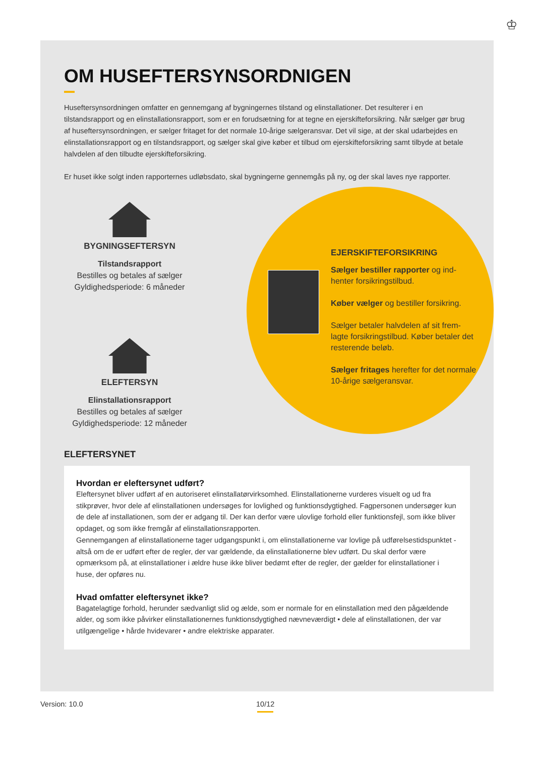♔
OM HUSEFTERSYNSORDNIGEN
Huseftersynsordningen omfatter en gennemgang af bygningernes tilstand og elinstallationer. Det resulterer i en tilstandsrapport og en elinstallationsrapport, som er en forudsætning for at tegne en ejerskifteforsikring. Når sælger gør brug af huseftersynsordningen, er sælger fritaget for det normale 10-årige sælgeransvar. Det vil sige, at der skal udarbejdes en elinstallationsrapport og en tilstandsrapport, og sælger skal give køber et tilbud om ejerskifteforsikring samt tilbyde at betale halvdelen af den tilbudte ejerskifteforsikring.
Er huset ikke solgt inden rapporternes udløbsdato, skal bygningerne gennemgås på ny, og der skal laves nye rapporter.
BYGNINGSEFTERSYN
Tilstandsrapport
Bestilles og betales af sælger
Gyldighedsperiode: 6 måneder
ELEFTERSYN
Elinstallationsrapport
Bestilles og betales af sælger
Gyldighedsperiode: 12 måneder
EJERSKIFTEFORSIKRING
Sælger bestiller rapporter og ind-henter forsikringstilbud.
Køber vælger og bestiller forsikring.
Sælger betaler halvdelen af sit frem-lagte forsikringstilbud. Køber betaler det resterende beløb.
Sælger fritages herefter for det normale 10-årige sælgeransvar.
ELEFTERSYNET
Hvordan er eleftersynet udført?
Eleftersynet bliver udført af en autoriseret elinstallatørvirksomhed. Elinstallationerne vurderes visuelt og ud fra stikprøver, hvor dele af elinstallationen undersøges for lovlighed og funktionsdygtighed. Fagpersonen undersøger kun de dele af installationen, som der er adgang til. Der kan derfor være ulovlige forhold eller funktionsfejl, som ikke bliver opdaget, og som ikke fremgår af elinstallationsrapporten.
Gennemgangen af elinstallationerne tager udgangspunkt i, om elinstallationerne var lovlige på udførelsestidspunktet - altså om de er udført efter de regler, der var gældende, da elinstallationerne blev udført. Du skal derfor være opmærksom på, at elinstallationer i ældre huse ikke bliver bedømt efter de regler, der gælder for elinstallationer i huse, der opføres nu.
Hvad omfatter eleftersynet ikke?
Bagatelagtige forhold, herunder sædvanligt slid og ælde, som er normale for en elinstallation med den pågældende alder, og som ikke påvirker elinstallationernes funktionsdygtighed nævneværdigt • dele af elinstallationen, der var utilgængelige • hårde hvidevarer • andre elektriske apparater.
Version: 10.0
10/12